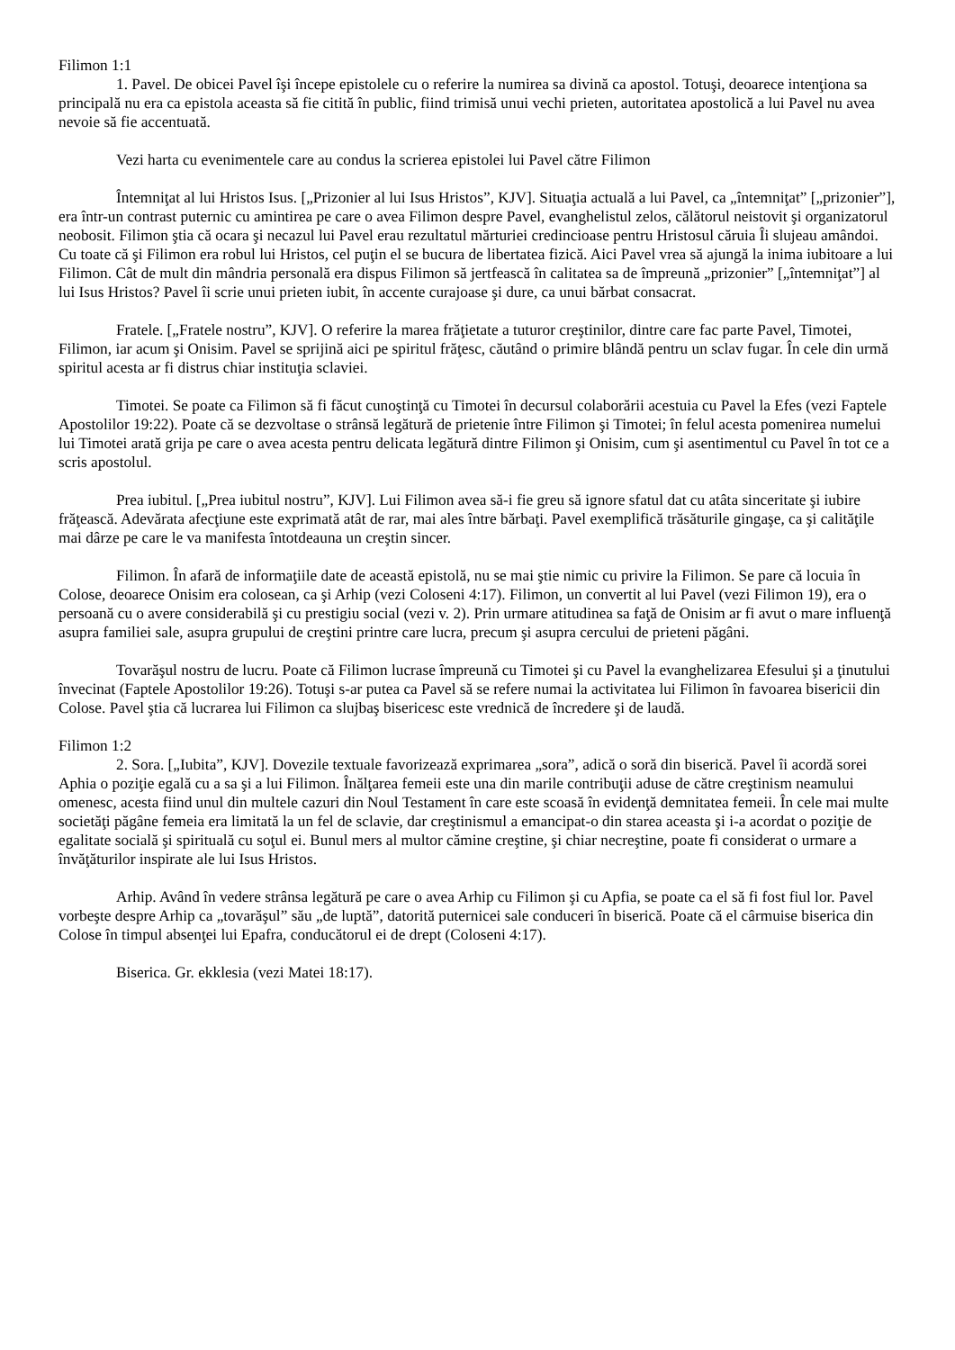Filimon 1:1
1. Pavel. De obicei Pavel îşi începe epistolele cu o referire la numirea sa divină ca apostol. Totuşi, deoarece intenţiona sa principală nu era ca epistola aceasta să fie citită în public, fiind trimisă unui vechi prieten, autoritatea apostolică a lui Pavel nu avea nevoie să fie accentuată.
Vezi harta cu evenimentele care au condus la scrierea epistolei lui Pavel către Filimon
Întemniţat al lui Hristos Isus. [„Prizonier al lui Isus Hristos”, KJV]. Situaţia actuală a lui Pavel, ca „întemniţat” [„prizonier”], era într-un contrast puternic cu amintirea pe care o avea Filimon despre Pavel, evanghelistul zelos, călătorul neistovit şi organizatorul neobosit. Filimon ştia că ocara şi necazul lui Pavel erau rezultatul mărturiei credincioase pentru Hristosul căruia Îi slujeau amândoi. Cu toate că şi Filimon era robul lui Hristos, cel puţin el se bucura de libertatea fizică. Aici Pavel vrea să ajungă la inima iubitoare a lui Filimon. Cât de mult din mândria personală era dispus Filimon să jertfească în calitatea sa de împreună „prizonier” [„întemniţat”] al lui Isus Hristos? Pavel îi scrie unui prieten iubit, în accente curajoase şi dure, ca unui bărbat consacrat.
Fratele. [„Fratele nostru”, KJV]. O referire la marea frăţietate a tuturor creştinilor, dintre care fac parte Pavel, Timotei, Filimon, iar acum şi Onisim. Pavel se sprijină aici pe spiritul frăţesc, căutând o primire blândă pentru un sclav fugar. În cele din urmă spiritul acesta ar fi distrus chiar instituţia sclaviei.
Timotei. Se poate ca Filimon să fi făcut cunoştinţă cu Timotei în decursul colaborării acestuia cu Pavel la Efes (vezi Faptele Apostolilor 19:22). Poate că se dezvoltase o strânsă legătură de prietenie între Filimon şi Timotei; în felul acesta pomenirea numelui lui Timotei arată grija pe care o avea acesta pentru delicata legătură dintre Filimon şi Onisim, cum şi asentimentul cu Pavel în tot ce a scris apostolul.
Prea iubitul. [„Prea iubitul nostru”, KJV]. Lui Filimon avea să-i fie greu să ignore sfatul dat cu atâta sinceritate şi iubire frăţească. Adevărata afecţiune este exprimată atât de rar, mai ales între bărbaţi. Pavel exemplifică trăsăturile gingaşe, ca şi calităţile mai dârze pe care le va manifesta întotdeauna un creştin sincer.
Filimon. În afară de informaţiile date de această epistolă, nu se mai ştie nimic cu privire la Filimon. Se pare că locuia în Colose, deoarece Onisim era colosean, ca şi Arhip (vezi Coloseni 4:17). Filimon, un convertit al lui Pavel (vezi Filimon 19), era o persoană cu o avere considerabilă şi cu prestigiu social (vezi v. 2). Prin urmare atitudinea sa faţă de Onisim ar fi avut o mare influenţă asupra familiei sale, asupra grupului de creştini printre care lucra, precum şi asupra cercului de prieteni păgâni.
Tovarăşul nostru de lucru. Poate că Filimon lucrase împreună cu Timotei şi cu Pavel la evanghelizarea Efesului şi a ţinutului învecinat (Faptele Apostolilor 19:26). Totuşi s-ar putea ca Pavel să se refere numai la activitatea lui Filimon în favoarea bisericii din Colose. Pavel ştia că lucrarea lui Filimon ca slujbaş bisericesc este vrednică de încredere şi de laudă.
Filimon 1:2
2. Sora. [„Iubita”, KJV]. Dovezile textuale favorizează exprimarea „sora”, adică o soră din biserică. Pavel îi acordă sorei Aphia o poziţie egală cu a sa şi a lui Filimon. Înălţarea femeii este una din marile contribuţii aduse de către creştinism neamului omenesc, acesta fiind unul din multele cazuri din Noul Testament în care este scoasă în evidenţă demnitatea femeii. În cele mai multe societăţi păgâne femeia era limitată la un fel de sclavie, dar creştinismul a emancipat-o din starea aceasta şi i-a acordat o poziţie de egalitate socială şi spirituală cu soţul ei. Bunul mers al multor cămine creştine, şi chiar necreştine, poate fi considerat o urmare a învăţăturilor inspirate ale lui Isus Hristos.
Arhip. Având în vedere strânsa legătură pe care o avea Arhip cu Filimon şi cu Apfia, se poate ca el să fi fost fiul lor. Pavel vorbeşte despre Arhip ca „tovarăşul” său „de luptă”, datorită puternicei sale conduceri în biserică. Poate că el cârmuise biserica din Colose în timpul absenţei lui Epafra, conducătorul ei de drept (Coloseni 4:17).
Biserica. Gr. ekklesia (vezi Matei 18:17).